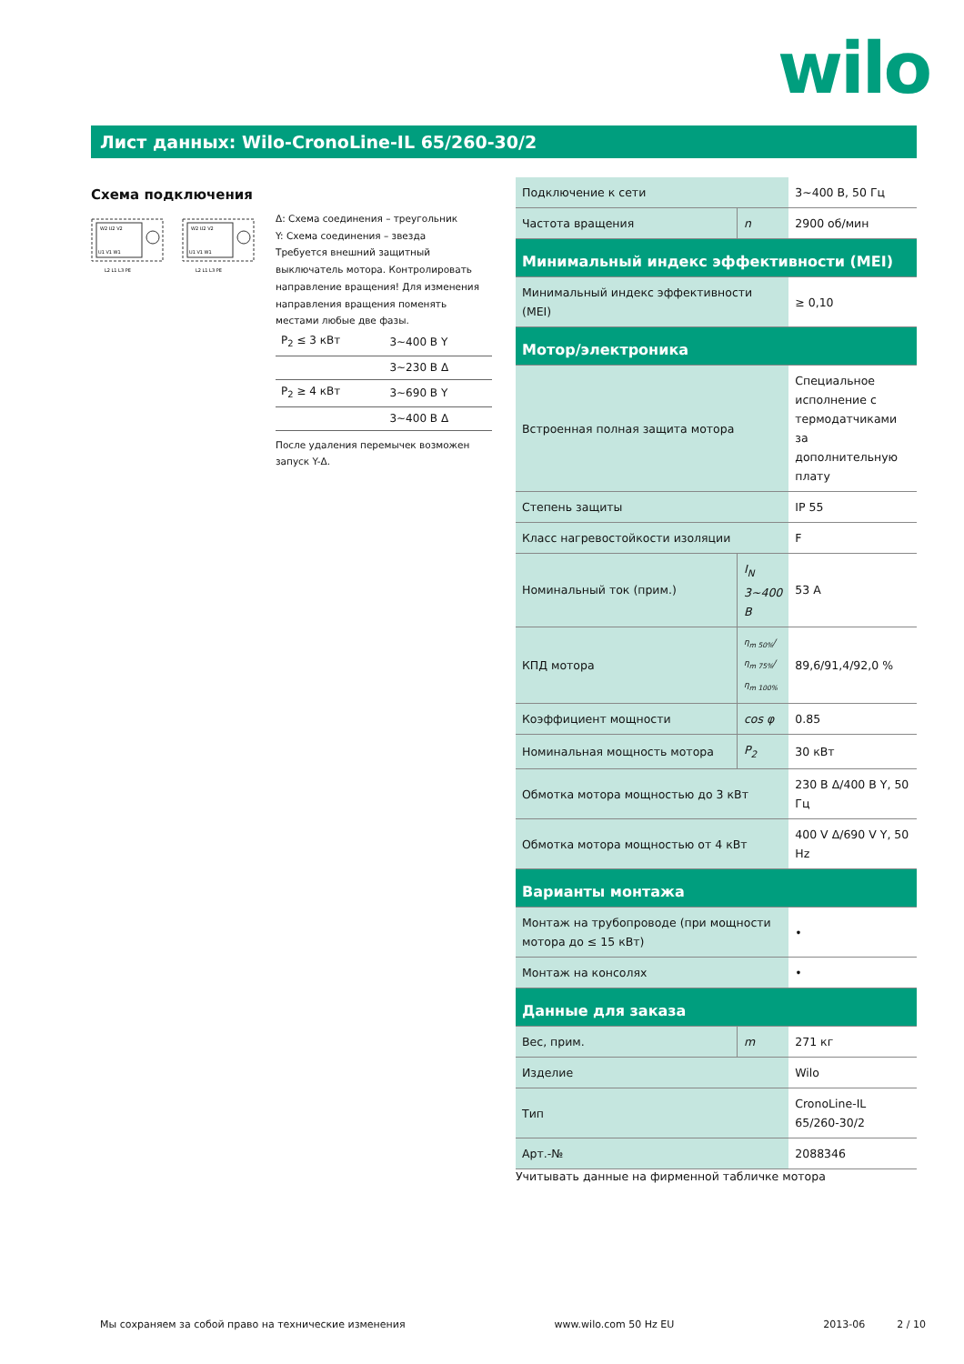wilo
Лист данных: Wilo-CronoLine-IL 65/260-30/2
Схема подключения
W2 U2 V2
U1 V1 W1
L2 L1 L3 PE
W2 U2 V2
U1 V1 W1
L2 L1 L3 PE
Δ: Схема соединения – треугольник
Y: Схема соединения – звезда
Требуется внешний защитный выключатель мотора. Контролировать направление вращения! Для изменения направления вращения поменять местами любые две фазы.
| P<sub>2</sub> ≤ 3 кВт | 3~400 В Y |
| | 3~230 В Δ |
| P<sub>2</sub> ≥ 4 кВт | 3~690 В Y |
| | 3~400 В Δ |
После удаления перемычек возможен запуск Y-Δ.
| Подключение к сети | | 3~400 В, 50 Гц |
| Частота вращения | n | 2900 об/мин |
| Минимальный индекс эффективности (MEI) | | |
| Минимальный индекс эффективности (MEI) | | ≥ 0,10 |
| Мотор/электроника | | |
| Встроенная полная защита мотора | | Специальное исполнение с термодатчиками за дополнительную плату |
| Степень защиты | | IP 55 |
| Класс нагревостойкости изоляции | | F |
| Номинальный ток (прим.) | I<sub>N</sub> 3~400 В | 53 A |
| КПД мотора | η<sub>m 50%</sub>/η<sub>m 75%</sub>/η<sub>m 100%</sub> | 89,6/91,4/92,0 % |
| Коэффициент мощности | cos φ | 0.85 |
| Номинальная мощность мотора | P<sub>2</sub> | 30 кВт |
| Обмотка мотора мощностью до 3 кВт | | 230 В Δ/400 В Y, 50 Гц |
| Обмотка мотора мощностью от 4 кВт | | 400 V Δ/690 V Y, 50 Hz |
| Варианты монтажа | | |
| Монтаж на трубопроводе (при мощности мотора до ≤ 15 кВт) | | • |
| Монтаж на консолях | | • |
| Данные для заказа | | |
| Вес, прим. | m | 271 кг |
| Изделие | | Wilo |
| Тип | | CronoLine-IL 65/260-30/2 |
| Арт.-№ | | 2088346 |
Учитывать данные на фирменной табличке мотора
Мы сохраняем за собой право на технические изменения www.wilo.com 50 Hz EU 2013-06 2 / 10